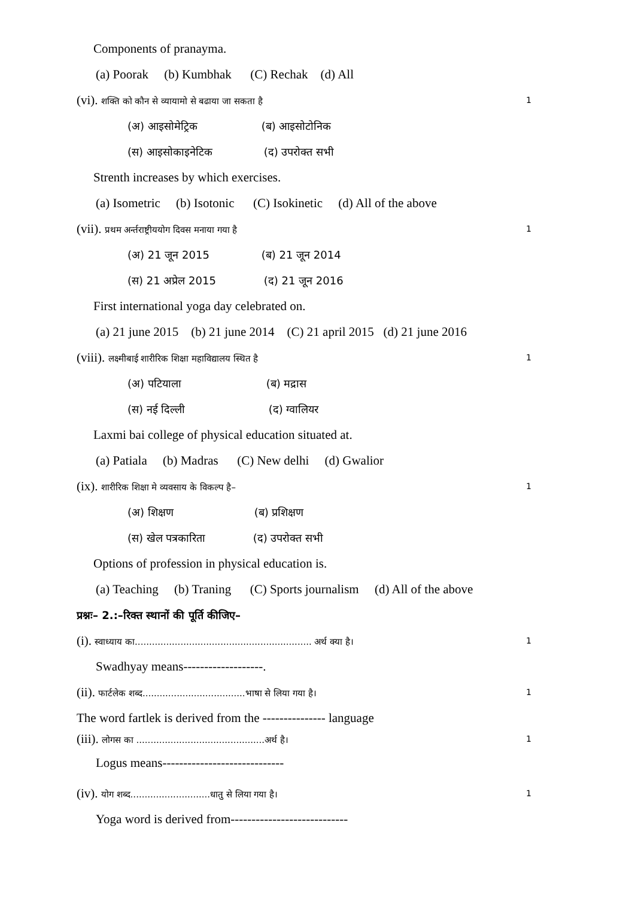Components of pranayma.
(a) Poorak (b) Kumbhak (C) Rechak (d) All
(vi). शक्ति को कौन से व्यायामो से बढाया जा सकता है 1
(अ) आइसोमेट्रिक (ब) आइसोटोनिक
(स) आइसोकाइनेटिक (द) उपरोक्त सभी
Strenth increases by which exercises.
(a) Isometric (b) Isotonic (C) Isokinetic (d) All of the above
(vii). प्रथम अर्न्तराष्ट्रीययोग दिवस मनाया गया है 1
(अ) 21 जून 2015 (ब) 21 जून 2014
(स) 21 अप्रेल 2015 (द) 21 जून 2016
First international yoga day celebrated on.
(a) 21 june 2015 (b) 21 june 2014 (C) 21 april 2015 (d) 21 june 2016
(viii). लक्ष्मीबाई शारीरिक शिक्षा महाविद्यालय स्थित है 1
(अ) पटियाला (ब) मद्रास
(स) नई दिल्ली (द) ग्वालियर
Laxmi bai college of physical education situated at.
(a) Patiala (b) Madras (C) New delhi (d) Gwalior
(ix). शारीरिक शिक्षा मे व्यवसाय के विकल्प है– 1
(अ) शिक्षण (ब) प्रशिक्षण
(स) खेल पत्रकारिता (द) उपरोक्त सभी
Options of profession in physical education is.
(a) Teaching (b) Traning (C) Sports journalism (d) All of the above
प्रश्नः– 2.:–रिक्त स्थानों की पूर्ति कीजिए–
(i). स्वाध्याय का.............................................................. अर्थ क्या है। 1
Swadhyay means-------------------.
(ii). फार्टलेक शब्द....................................भाषा से लिया गया है। 1
The word fartlek is derived from the --------------- language
(iii). लोगस का .............................................अर्थ है। 1
Logus means-----------------------------
(iv). योग शब्द............................धातु से लिया गया है। 1
Yoga word is derived from----------------------------